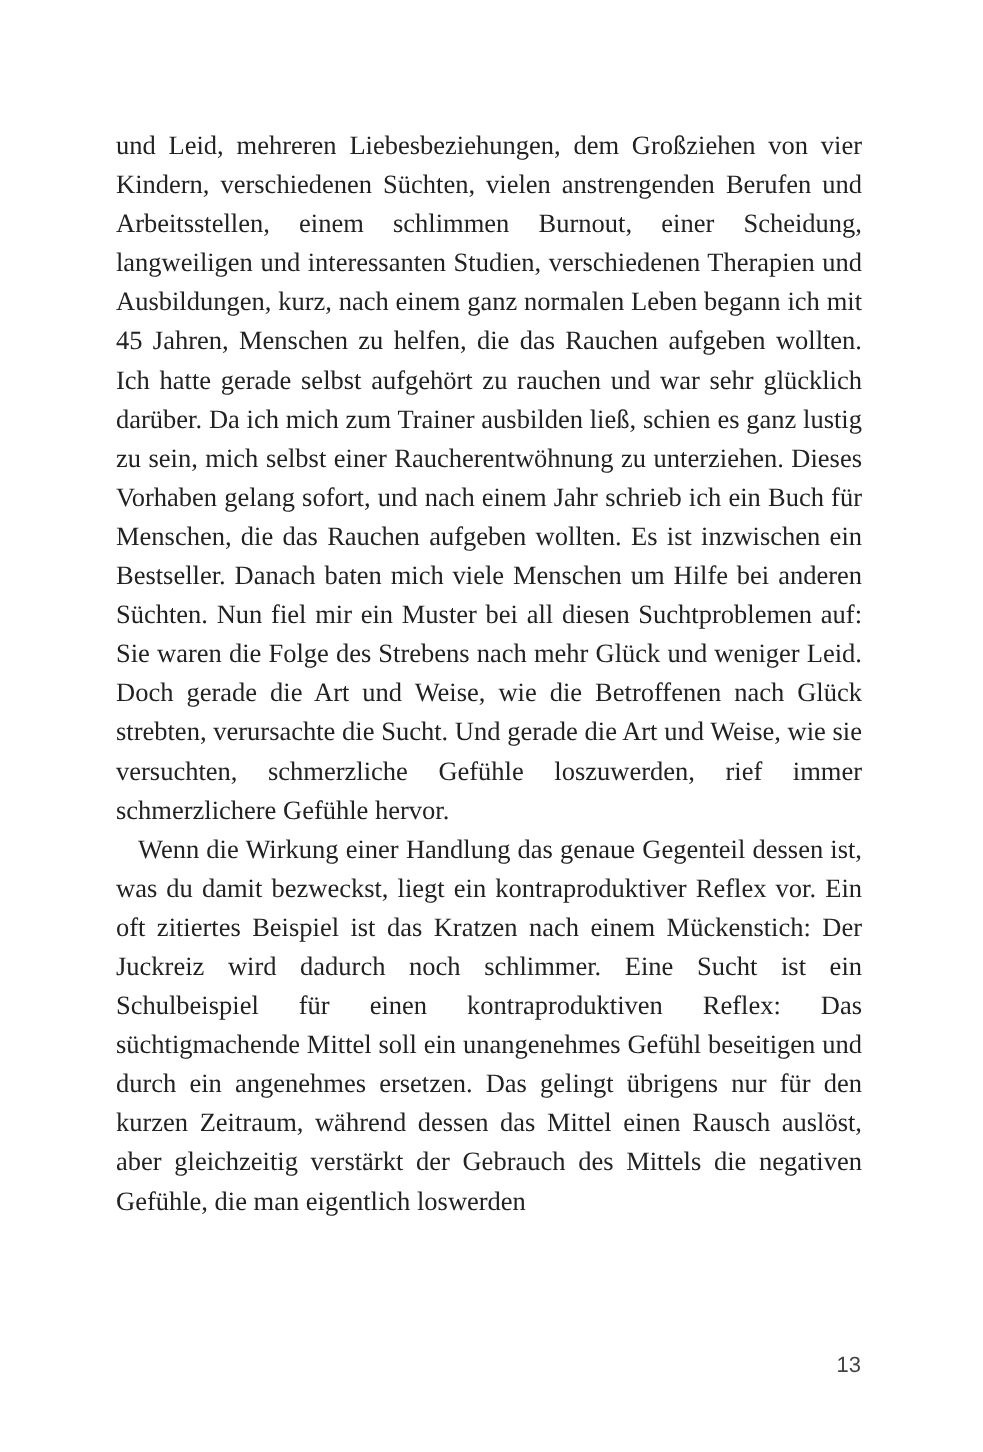und Leid, mehreren Liebesbeziehungen, dem Großziehen von vier Kindern, verschiedenen Süchten, vielen anstrengenden Berufen und Arbeitsstellen, einem schlimmen Burnout, einer Scheidung, langweiligen und interessanten Studien, verschiedenen Therapien und Ausbildungen, kurz, nach einem ganz normalen Leben begann ich mit 45 Jahren, Menschen zu helfen, die das Rauchen aufgeben wollten. Ich hatte gerade selbst aufgehört zu rauchen und war sehr glücklich darüber. Da ich mich zum Trainer ausbilden ließ, schien es ganz lustig zu sein, mich selbst einer Raucherentwöhnung zu unterziehen. Dieses Vorhaben gelang sofort, und nach einem Jahr schrieb ich ein Buch für Menschen, die das Rauchen aufgeben wollten. Es ist inzwischen ein Bestseller. Danach baten mich viele Menschen um Hilfe bei anderen Süchten. Nun fiel mir ein Muster bei all diesen Suchtproblemen auf: Sie waren die Folge des Strebens nach mehr Glück und weniger Leid. Doch gerade die Art und Weise, wie die Betroffenen nach Glück strebten, verursachte die Sucht. Und gerade die Art und Weise, wie sie versuchten, schmerzliche Gefühle loszuwerden, rief immer schmerzlichere Gefühle hervor.
Wenn die Wirkung einer Handlung das genaue Gegenteil dessen ist, was du damit bezweckst, liegt ein kontraproduktiver Reflex vor. Ein oft zitiertes Beispiel ist das Kratzen nach einem Mückenstich: Der Juckreiz wird dadurch noch schlimmer. Eine Sucht ist ein Schulbeispiel für einen kontraproduktiven Reflex: Das süchtigmachende Mittel soll ein unangenehmes Gefühl beseitigen und durch ein angenehmes ersetzen. Das gelingt übrigens nur für den kurzen Zeitraum, während dessen das Mittel einen Rausch auslöst, aber gleichzeitig verstärkt der Gebrauch des Mittels die negativen Gefühle, die man eigentlich loswerden
13